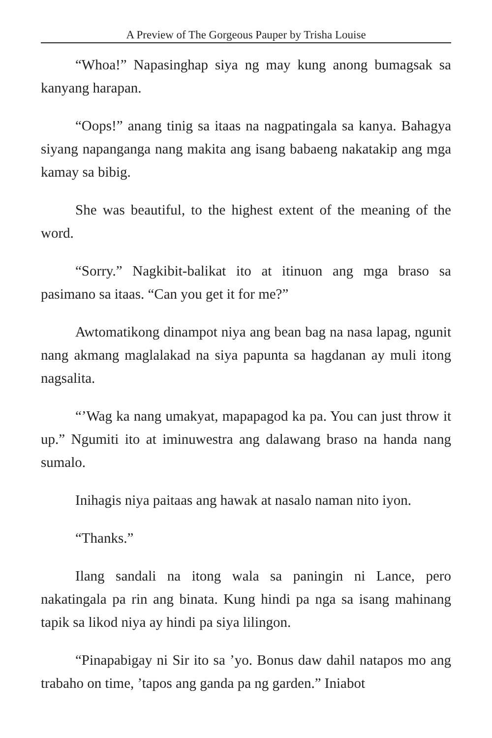A Preview of The Gorgeous Pauper by Trisha Louise
“Whoa!” Napasinghap siya ng may kung anong bumagsak sa kanyang harapan.
“Oops!” anang tinig sa itaas na nagpatingala sa kanya. Bahagya siyang napanganga nang makita ang isang babaeng nakatakip ang mga kamay sa bibig.
She was beautiful, to the highest extent of the meaning of the word.
“Sorry.” Nagkibit-balikat ito at itinuon ang mga braso sa pasimano sa itaas. “Can you get it for me?”
Awtomatikong dinampot niya ang bean bag na nasa lapag, ngunit nang akmang maglalakad na siya papunta sa hagdanan ay muli itong nagsalita.
“’Wag ka nang umakyat, mapapagod ka pa. You can just throw it up.” Ngumiti ito at iminuwestra ang dalawang braso na handa nang sumalo.
Inihagis niya paitaas ang hawak at nasalo naman nito iyon.
“Thanks.”
Ilang sandali na itong wala sa paningin ni Lance, pero nakatingala pa rin ang binata. Kung hindi pa nga sa isang mahinang tapik sa likod niya ay hindi pa siya lilingon.
“Pinapabigay ni Sir ito sa ’yo. Bonus daw dahil natapos mo ang trabaho on time, ’tapos ang ganda pa ng garden.” Iniabot